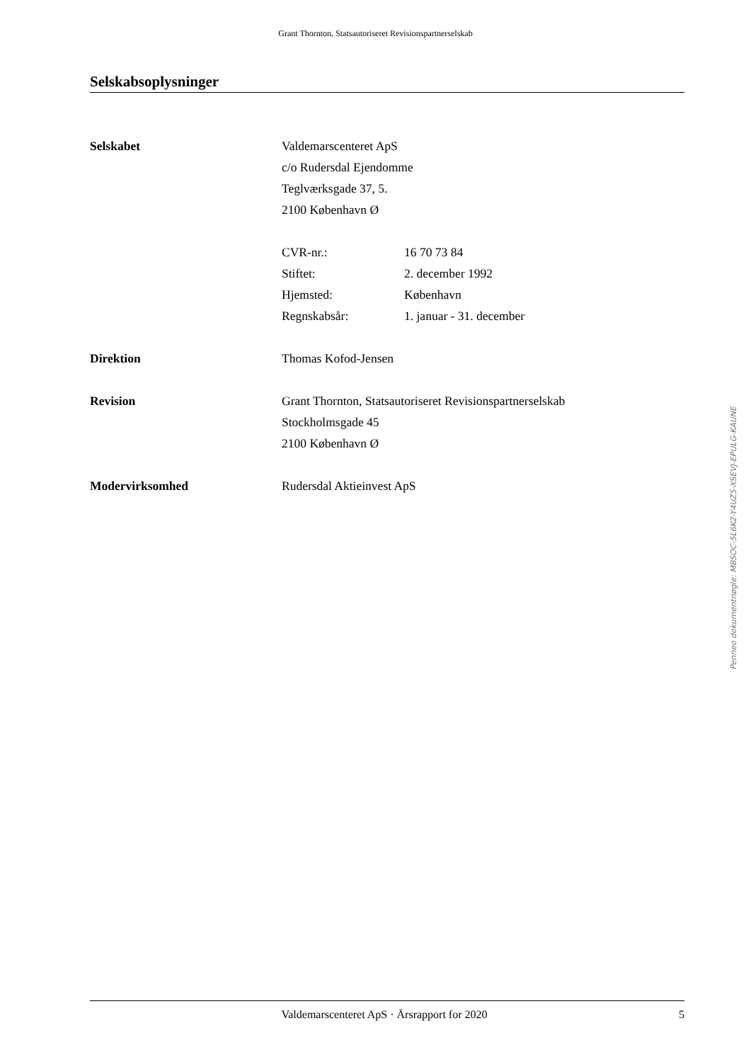Grant Thornton, Statsautoriseret Revisionspartnerselskab
Selskabsoplysninger
Selskabet Valdemarscenteret ApS
c/o Rudersdal Ejendomme
Teglværksgade 37, 5.
2100 København Ø
CVR-nr.: 16 70 73 84
Stiftet: 2. december 1992
Hjemsted: København
Regnskabsår: 1. januar - 31. december
Direktion Thomas Kofod-Jensen
Revision Grant Thornton, Statsautoriseret Revisionspartnerselskab
Stockholmsgade 45
2100 København Ø
Modervirksomhed Rudersdal Aktieinvest ApS
Penneo dokumentnøgle: MBSOC-5L6K2-Y4UZ5-XSEVJ-EPULG-KAUNE
Valdemarscenteret ApS · Årsrapport for 2020
5